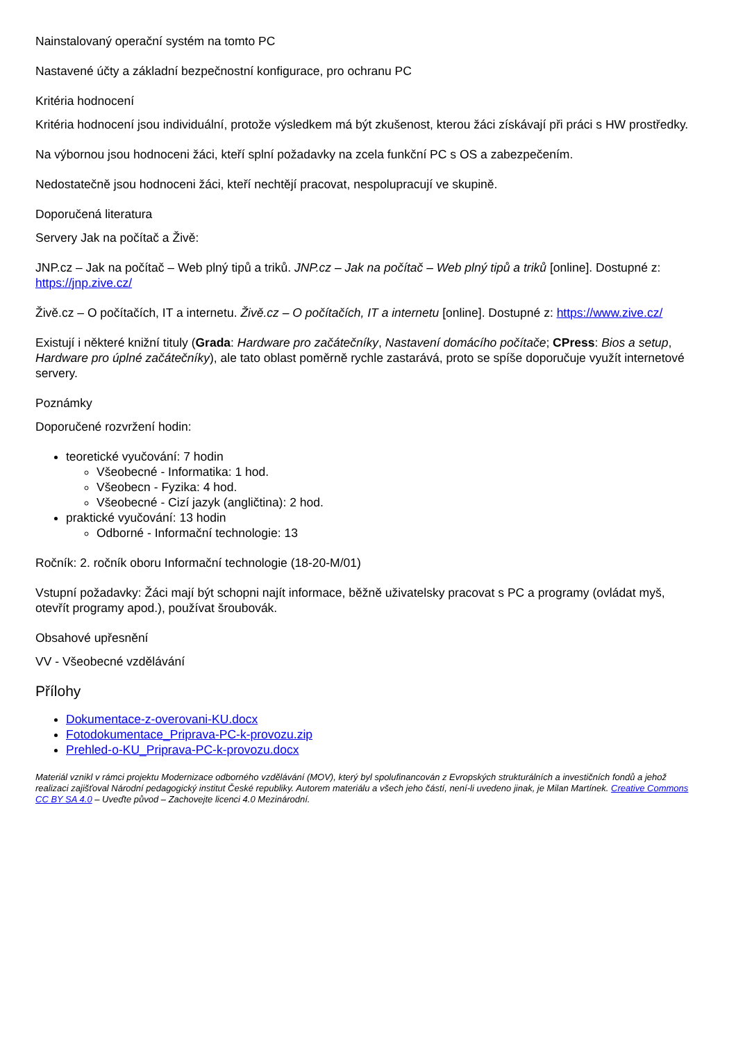Nainstalovaný operační systém na tomto PC
Nastavené účty a základní bezpečnostní konfigurace, pro ochranu PC
Kritéria hodnocení
Kritéria hodnocení jsou individuální, protože výsledkem má být zkušenost, kterou žáci získávají při práci s HW prostředky.
Na výbornou jsou hodnoceni žáci, kteří splní požadavky na zcela funkční PC s OS a zabezpečením.
Nedostatečně jsou hodnoceni žáci, kteří nechtějí pracovat, nespolupracují ve skupině.
Doporučená literatura
Servery Jak na počítač a Živě:
JNP.cz – Jak na počítač – Web plný tipů a triků. JNP.cz – Jak na počítač – Web plný tipů a triků [online]. Dostupné z: https://jnp.zive.cz/
Živě.cz – O počítačích, IT a internetu. Živě.cz – O počítačích, IT a internetu [online]. Dostupné z: https://www.zive.cz/
Existují i některé knižní tituly (Grada: Hardware pro začátečníky, Nastavení domácího počítače; CPress: Bios a setup, Hardware pro úplné začátečníky), ale tato oblast poměrně rychle zastarává, proto se spíše doporučuje využít internetové servery.
Poznámky
Doporučené rozvržení hodin:
teoretické vyučování: 7 hodin
Všeobecné - Informatika: 1 hod.
Všeobecn - Fyzika: 4 hod.
Všeobecné - Cizí jazyk (angličtina): 2 hod.
praktické vyučování: 13 hodin
Odborné - Informační technologie: 13
Ročník: 2. ročník oboru Informační technologie (18-20-M/01)
Vstupní požadavky: Žáci mají být schopni najít informace, běžně uživatelsky pracovat s PC a programy (ovládat myš, otevřít programy apod.), používat šroubovák.
Obsahové upřesnění
VV - Všeobecné vzdělávání
Přílohy
Dokumentace-z-overovani-KU.docx
Fotodokumentace_Priprava-PC-k-provozu.zip
Prehled-o-KU_Priprava-PC-k-provozu.docx
Materiál vznikl v rámci projektu Modernizace odborného vzdělávání (MOV), který byl spolufinancován z Evropských strukturálních a investičních fondů a jehož realizaci zajišťoval Národní pedagogický institut České republiky. Autorem materiálu a všech jeho částí, není-li uvedeno jinak, je Milan Martínek. Creative Commons CC BY SA 4.0 – Uveďte původ – Zachovejte licenci 4.0 Mezinárodní.